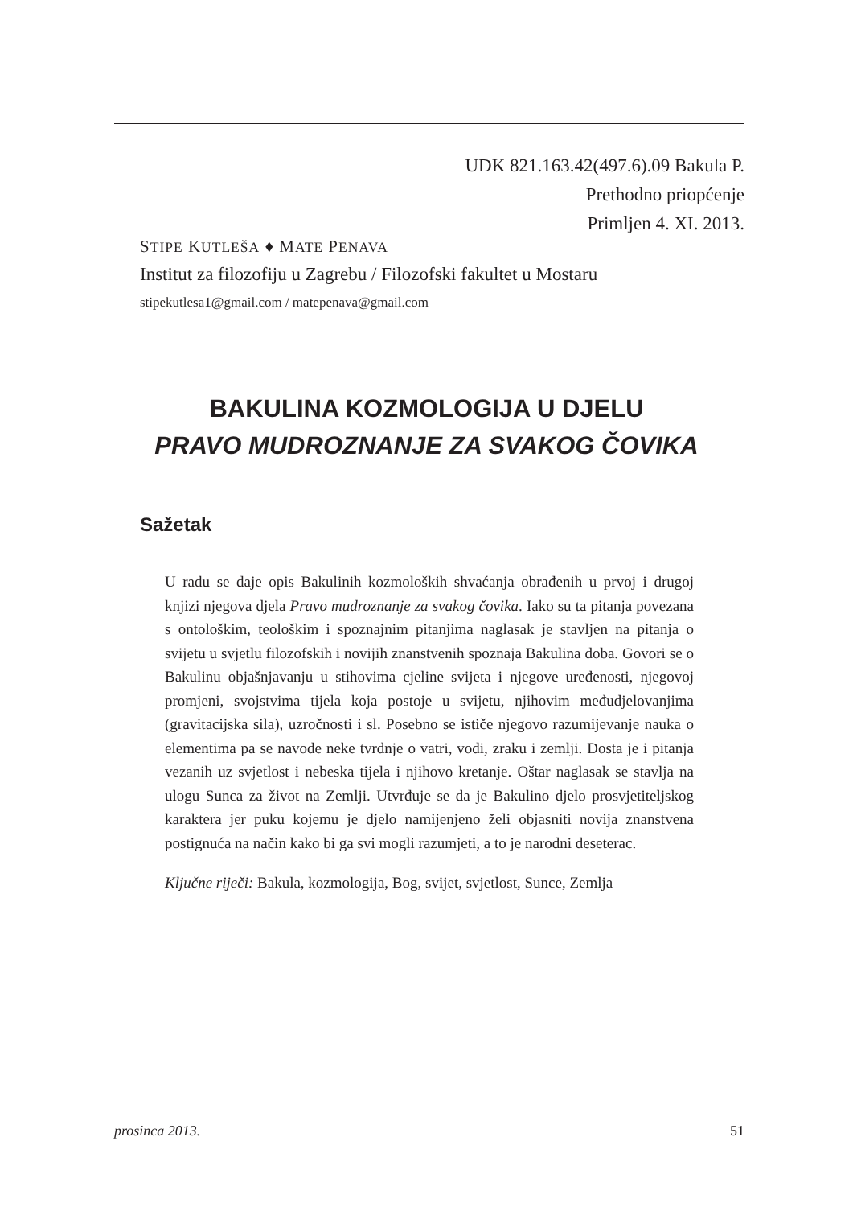UDK 821.163.42(497.6).09 Bakula P.
Prethodno priopćenje
Primljen 4. XI. 2013.
STIPE KUTLEŠA ♦ MATE PENAVA
Institut za filozofiju u Zagrebu / Filozofski fakultet u Mostaru
stipekutlesa1@gmail.com / matepenava@gmail.com
BAKULINA KOZMOLOGIJA U DJELU
PRAVO MUDROZNANJE ZA SVAKOG ČOVIKA
Sažetak
U radu se daje opis Bakulinih kozmoloških shvaćanja obrađenih u prvoj i drugoj knjizi njegova djela Pravo mudroznanje za svakog čovika. Iako su ta pitanja povezana s ontološkim, teološkim i spoznajnim pitanjima naglasak je stavljen na pitanja o svijetu u svjetlu filozofskih i novijih znanstvenih spoznaja Bakulina doba. Govori se o Bakulinu objašnjavanju u stihovima cjeline svijeta i njegove uređenosti, njegovoj promjeni, svojstvima tijela koja postoje u svijetu, njihovim međudjelovanjima (gravitacijska sila), uzročnosti i sl. Posebno se ističe njegovo razumijevanje nauka o elementima pa se navode neke tvrdnje o vatri, vodi, zraku i zemlji. Dosta je i pitanja vezanih uz svjetlost i nebeska tijela i njihovo kretanje. Oštar naglasak se stavlja na ulogu Sunca za život na Zemlji. Utvrđuje se da je Bakulino djelo prosvjetiteljskog karaktera jer puku kojemu je djelo namijenjeno želi objasniti novija znanstvena postignuća na način kako bi ga svi mogli razumjeti, a to je narodni deseterac.
Ključne riječi: Bakula, kozmologija, Bog, svijet, svjetlost, Sunce, Zemlja
prosinca 2013. 51